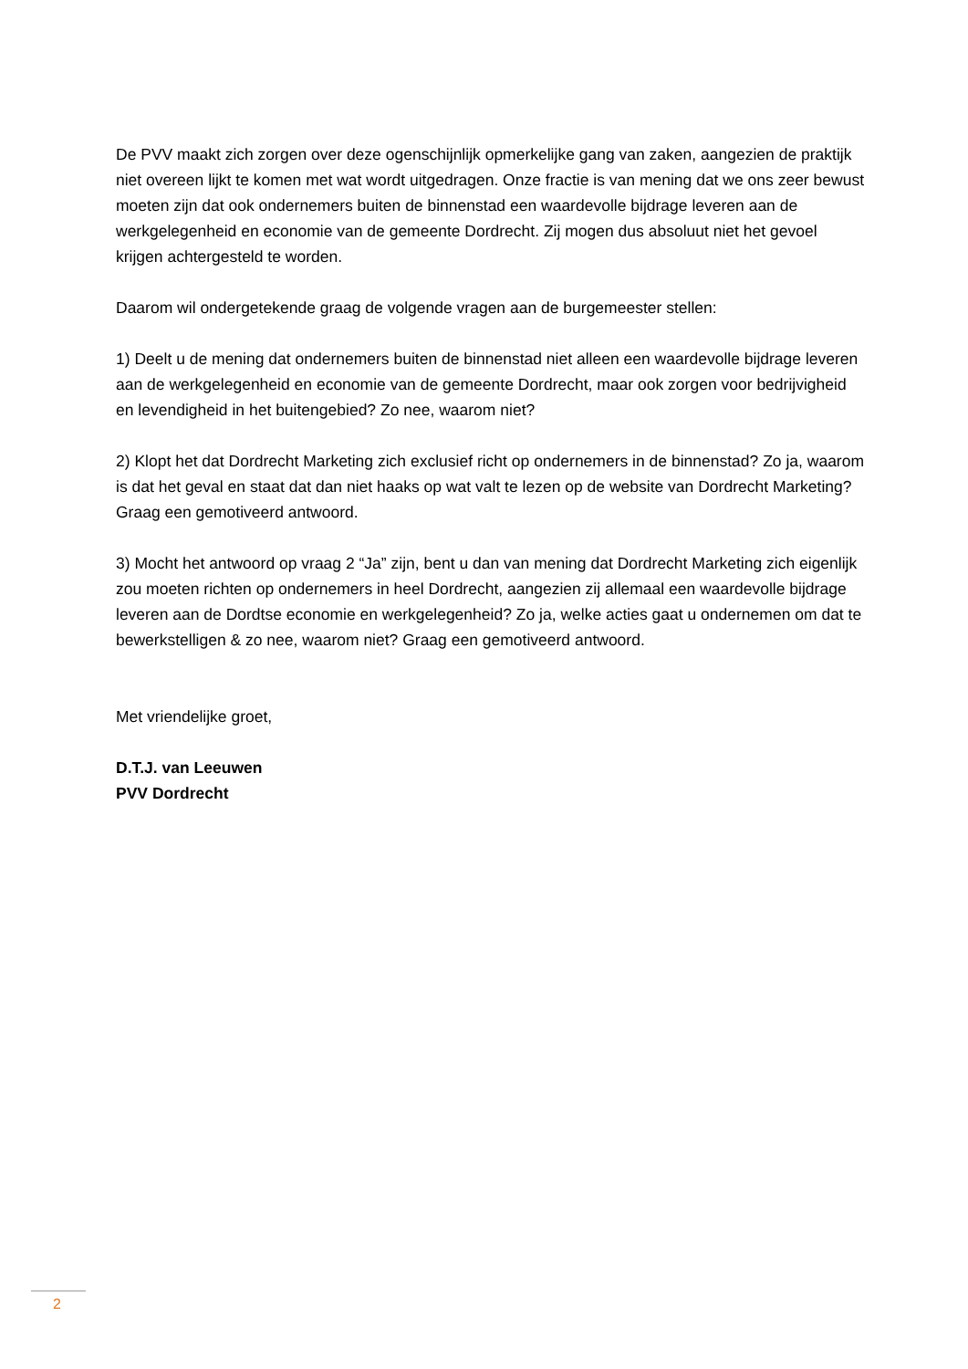De PVV maakt zich zorgen over deze ogenschijnlijk opmerkelijke gang van zaken, aangezien de praktijk niet overeen lijkt te komen met wat wordt uitgedragen. Onze fractie is van mening dat we ons zeer bewust moeten zijn dat ook ondernemers buiten de binnenstad een waardevolle bijdrage leveren aan de werkgelegenheid en economie van de gemeente Dordrecht. Zij mogen dus absoluut niet het gevoel krijgen achtergesteld te worden.
Daarom wil ondergetekende graag de volgende vragen aan de burgemeester stellen:
1) Deelt u de mening dat ondernemers buiten de binnenstad niet alleen een waardevolle bijdrage leveren aan de werkgelegenheid en economie van de gemeente Dordrecht, maar ook zorgen voor bedrijvigheid en levendigheid in het buitengebied? Zo nee, waarom niet?
2) Klopt het dat Dordrecht Marketing zich exclusief richt op ondernemers in de binnenstad? Zo ja, waarom is dat het geval en staat dat dan niet haaks op wat valt te lezen op de website van Dordrecht Marketing? Graag een gemotiveerd antwoord.
3) Mocht het antwoord op vraag 2 “Ja” zijn, bent u dan van mening dat Dordrecht Marketing zich eigenlijk zou moeten richten op ondernemers in heel Dordrecht, aangezien zij allemaal een waardevolle bijdrage leveren aan de Dordtse economie en werkgelegenheid? Zo ja, welke acties gaat u ondernemen om dat te bewerkstelligen & zo nee, waarom niet? Graag een gemotiveerd antwoord.
Met vriendelijke groet,
D.T.J. van Leeuwen
PVV Dordrecht
2